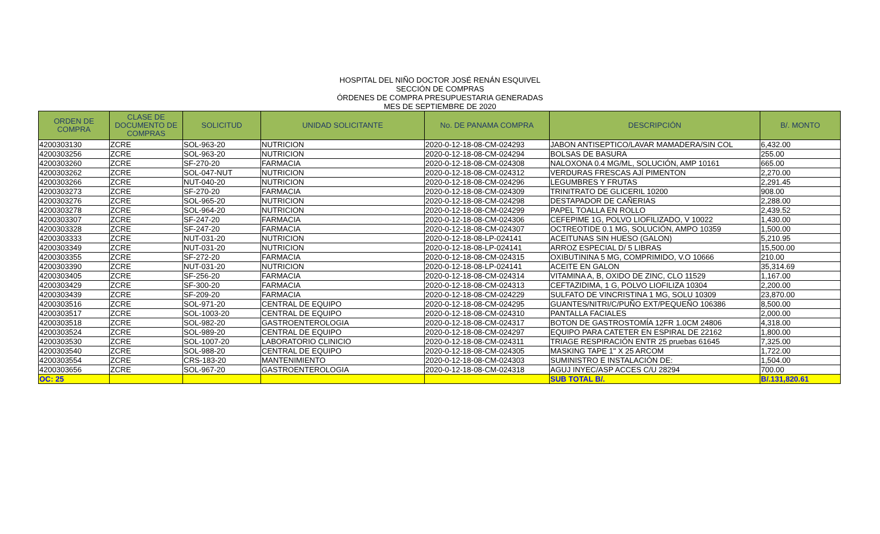HOSPITAL DEL NIÑO DOCTOR JOSÉ RENÁN ESQUIVEL
SECCIÓN DE COMPRAS
ÓRDENES DE COMPRA PRESUPUESTARIA GENERADAS
MES DE SEPTIEMBRE DE 2020
| ORDEN DE COMPRA | CLASE DE DOCUMENTO DE COMPRAS | SOLICITUD | UNIDAD SOLICITANTE | No. DE PANAMA COMPRA | DESCRIPCIÓN | B/. MONTO |
| --- | --- | --- | --- | --- | --- | --- |
| 4200303130 | ZCRE | SOL-963-20 | NUTRICION | 2020-0-12-18-08-CM-024293 | JABON ANTISEPTICO/LAVAR MAMADERA/SIN COL | 6,432.00 |
| 4200303256 | ZCRE | SOL-963-20 | NUTRICION | 2020-0-12-18-08-CM-024294 | BOLSAS DE BASURA | 255.00 |
| 4200303260 | ZCRE | SF-270-20 | FARMACIA | 2020-0-12-18-08-CM-024308 | NALOXONA 0.4 MG/ML, SOLUCIÓN, AMP 10161 | 665.00 |
| 4200303262 | ZCRE | SOL-047-NUT | NUTRICION | 2020-0-12-18-08-CM-024312 | VERDURAS FRESCAS AJÍ PIMENTON | 2,270.00 |
| 4200303266 | ZCRE | NUT-040-20 | NUTRICION | 2020-0-12-18-08-CM-024296 | LEGUMBRES Y FRUTAS | 2,291.45 |
| 4200303273 | ZCRE | SF-270-20 | FARMACIA | 2020-0-12-18-08-CM-024309 | TRINITRATO DE GLICERIL 10200 | 908.00 |
| 4200303276 | ZCRE | SOL-965-20 | NUTRICION | 2020-0-12-18-08-CM-024298 | DESTAPADOR DE CAÑERIAS | 2,288.00 |
| 4200303278 | ZCRE | SOL-964-20 | NUTRICION | 2020-0-12-18-08-CM-024299 | PAPEL TOALLA EN ROLLO | 2,439.52 |
| 4200303307 | ZCRE | SF-247-20 | FARMACIA | 2020-0-12-18-08-CM-024306 | CEFEPIME 1G, POLVO LIOFILIZADO, V 10022 | 1,430.00 |
| 4200303328 | ZCRE | SF-247-20 | FARMACIA | 2020-0-12-18-08-CM-024307 | OCTREOTIDE 0.1 MG, SOLUCIÓN, AMPO 10359 | 1,500.00 |
| 4200303333 | ZCRE | NUT-031-20 | NUTRICION | 2020-0-12-18-08-LP-024141 | ACEITUNAS SIN HUESO (GALON) | 5,210.95 |
| 4200303349 | ZCRE | NUT-031-20 | NUTRICION | 2020-0-12-18-08-LP-024141 | ARROZ ESPECIAL D/ 5 LIBRAS | 15,500.00 |
| 4200303355 | ZCRE | SF-272-20 | FARMACIA | 2020-0-12-18-08-CM-024315 | OXIBUTININA 5 MG, COMPRIMIDO, V.O 10666 | 210.00 |
| 4200303390 | ZCRE | NUT-031-20 | NUTRICION | 2020-0-12-18-08-LP-024141 | ACEITE EN GALON | 35,314.69 |
| 4200303405 | ZCRE | SF-256-20 | FARMACIA | 2020-0-12-18-08-CM-024314 | VITAMINA A, B, OXIDO DE ZINC, CLO 11529 | 1,167.00 |
| 4200303429 | ZCRE | SF-300-20 | FARMACIA | 2020-0-12-18-08-CM-024313 | CEFTAZIDIMA, 1 G, POLVO LIOFILIZA 10304 | 2,200.00 |
| 4200303439 | ZCRE | SF-209-20 | FARMACIA | 2020-0-12-18-08-CM-024229 | SULFATO DE VINCRISTINA 1 MG, SOLU 10309 | 23,870.00 |
| 4200303516 | ZCRE | SOL-971-20 | CENTRAL DE EQUIPO | 2020-0-12-18-08-CM-024295 | GUANTES/NITRI/C/PUÑO EXT/PEQUEÑO 106386 | 8,500.00 |
| 4200303517 | ZCRE | SOL-1003-20 | CENTRAL DE EQUIPO | 2020-0-12-18-08-CM-024310 | PANTALLA FACIALES | 2,000.00 |
| 4200303518 | ZCRE | SOL-982-20 | GASTROENTEROLOGIA | 2020-0-12-18-08-CM-024317 | BOTON DE GASTROSTOMÍA 12FR 1.0CM 24806 | 4,318.00 |
| 4200303524 | ZCRE | SOL-989-20 | CENTRAL DE EQUIPO | 2020-0-12-18-08-CM-024297 | EQUIPO PARA CATETER EN ESPIRAL DE 22162 | 1,800.00 |
| 4200303530 | ZCRE | SOL-1007-20 | LABORATORIO CLINICIO | 2020-0-12-18-08-CM-024311 | TRIAGE RESPIRACIÓN ENTR 25 pruebas 61645 | 7,325.00 |
| 4200303540 | ZCRE | SOL-988-20 | CENTRAL DE EQUIPO | 2020-0-12-18-08-CM-024305 | MASKING TAPE 1" X 25 ARCOM | 1,722.00 |
| 4200303554 | ZCRE | CRS-183-20 | MANTENIMIENTO | 2020-0-12-18-08-CM-024303 | SUMINISTRO E INSTALACIÓN DE: | 1,504.00 |
| 4200303656 | ZCRE | SOL-967-20 | GASTROENTEROLOGIA | 2020-0-12-18-08-CM-024318 | AGUJ INYEC/ASP ACCES C/U 28294 | 700.00 |
| OC: 25 | | | | | SUB TOTAL B/. | B/.131,820.61 |